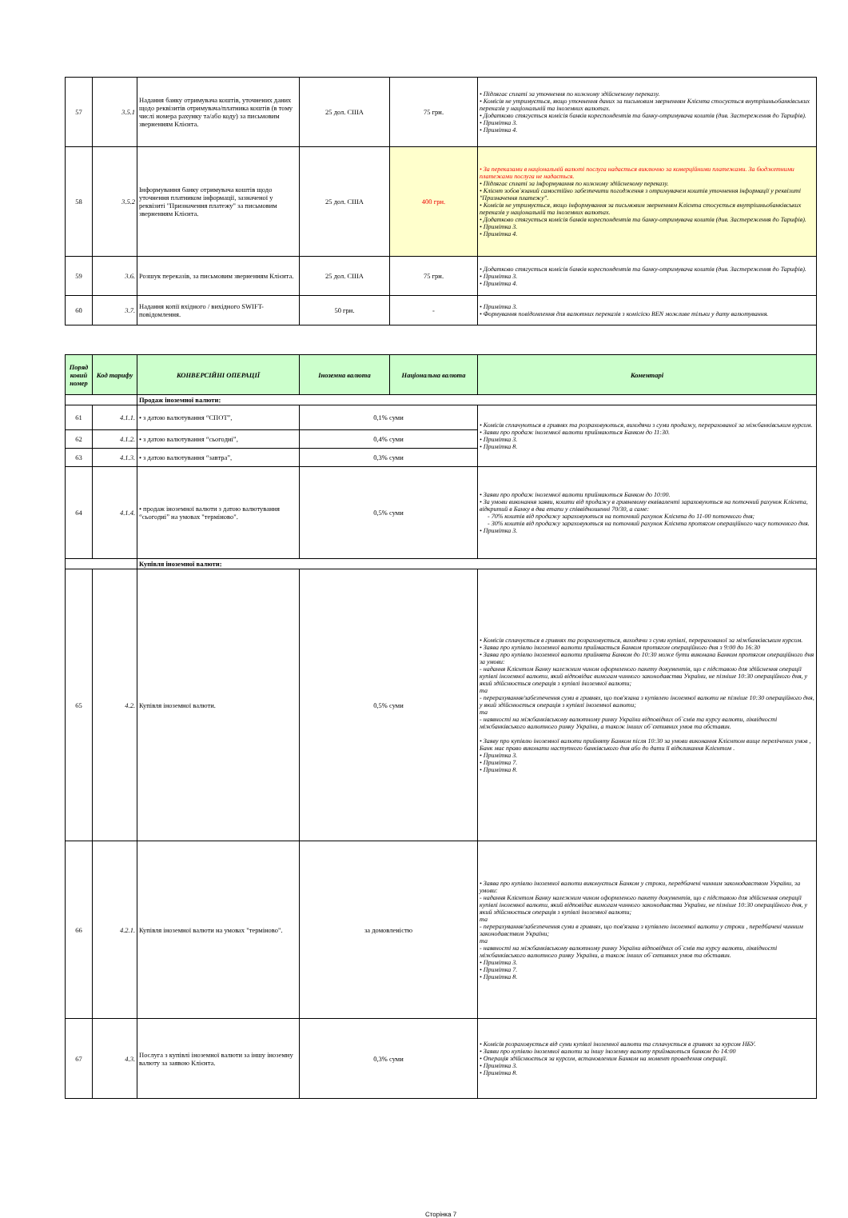| 57 | 3.5.1 | Надання банку отримувача коштів, уточнених даних щодо реквізитів отримувача/платника коштів (в тому числі номера рахунку та/або коду) за письмовим зверненням Клієнта. | 25 дол. США | 75 грн. | • Підлягає сплаті за уточнення по кожному здійсненому переказу. • Комісія не утримується, якщо уточнення даних за письмовим зверненням Клієнта стосується внутрішньобанківських переказів у національній та іноземних валютах. • Додатково стягується комісія банків кореспондентів та банку-отримувача коштів (див. Застереження до Тарифів). • Примітка 3. • Примітка 4. |
| 58 | 3.5.2 | Інформування банку отримувача коштів щодо уточнення платником інформації, зазначеної у реквізиті "Призначення платежу" за письмовим зверненням Клієнта. | 25 дол. США | 400 грн. | • За переказами в національній валюті послуга надається виключно за комерційними платежами. За бюджетними платежами послуга не надається. • Підлягає сплаті за інформування по кожному здійсненому переказу. • Клієнт зобов`язаний самостійно забезпечити погодження з отримувачем коштів уточнення інформації у реквізиті "Призначення платежу". • Комісія не утримується, якщо інформування за письмовим зверненням Клієнта стосується внутрішньобанківських переказів у національній та іноземних валютах. • Додатково стягується комісія банків кореспондентів та банку-отримувача коштів (див. Застереження до Тарифів). • Примітка 3. • Примітка 4. |
| 59 | 3.6. | Розшук переказів, за письмовим зверненням Клієнта. | 25 дол. США | 75 грн. | • Додатково стягується комісія банків кореспондентів та банку-отримувача коштів (див. Застереження до Тарифів). • Примітка 3. • Примітка 4. |
| 60 | 3.7. | Надання копії вхідного / вихідного SWIFT-повідомлення. | 50 грн. | - | • Примітка 3. • Формування повідомлення для валютних переказів з комісією BEN можливе тільки у дату валютування. |
| Поряд ковий номер | Код тарифу | КОНВЕРСІЙНІ ОПЕРАЦІЇ | Іноземна валюта | Національна валюта | Коментарі |
| | | Продаж іноземної валюти: | | | |
| 61 | 4.1.1. | • з датою валютування “СПОТ”, | 0,1% суми | | • Комісія сплачуються в гривнях та розраховуються, виходячи з суми продажу, перерахованої за міжбанківським курсом. • Заяви про продаж іноземної валюти приймаються Банком до 11:30. • Примітка 3. • Примітка 8. |
| 62 | 4.1.2. | • з датою валютування “сьогодні”, | 0,4% суми | | |
| 63 | 4.1.3. | • з датою валютування “завтра”, | 0,3% суми | | |
| 64 | 4.1.4. | • продаж іноземної валюти з датою валютування “сьогодні” на умовах "терміново". | 0,5% суми | | • Заяви про продаж іноземної валюти приймаються Банком до 10:00. • За умови виконання заяви, кошти від продажу в гривневому еквіваленті зараховуються на поточний рахунок Клієнта, відкритий в Банку в два етапи у співвідношенні 70/30, а саме: - 70% коштів від продажу зараховуються на поточний рахунок Клієнта до 11-00 поточного дня; - 30% коштів від продажу зараховуються на поточний рахунок Клієнта протягом операційного часу поточного дня. • Примітка 3. |
| | | Купівля іноземної валюти: | | | |
| 65 | 4.2. | Купівля іноземної валюти. | 0,5% суми | | • Комісія сплачується в гривнях та розраховується, виходячи з суми купівлі, перерахованої за міжбанківським курсом. • Заява про купівлю іноземної валюти приймається Банком протягом операційного дня з 9:00 до 16:30 • Заява про купівлю іноземної валюти прийнята Банком до 10:30 може бути виконана Банком протягом операційного дня за умови: - надання Клієнтом Банку належним чином оформленого пакету документів, що є підставою для здійснення операції купівлі іноземної валюти, який відповідає вимогам чинного законодавства України, не пізніше 10:30 операційного дня, у який здійснюється операція з купівлі іноземної валюти; та - перерахування/забезпечення суми в гривнях, що пов'язана з купівлею іноземної валюти не пізніше 10:30 операційного дня, у який здійснюється операція з купівлі іноземної валюти; та - наявності на міжбанківському валютному ринку України відповідних об`ємів та курсу валюти, ліквідності міжбанківського валютного ринку України, а також інших об`єктивних умов та обставин. • Заяву про купівлю іноземної валюти прийняту Банком після 10:30 за умови виконання Клієнтом вище перелічених умов , Банк має право виконати наступного банківського дня або до дати її відкликання Клієнтом . • Примітка 3. • Примітка 7. • Примітка 8. |
| 66 | 4.2.1. | Купівля іноземної валюти на умовах "терміново". | за домовленістю | | • Заява про купівлю іноземної валюти виконується Банком у строки, передбачені чинним законодавством України, за умови: - надання Клієнтом Банку належним чином оформленого пакету документів, що є підставою для здійснення операції купівлі іноземної валюти, який відповідає вимогам чинного законодавства України, не пізніше 10:30 операційного дня, у який здійснюється операція з купівлі іноземної валюти; та - перерахування/забезпечення суми в гривнях, що пов'язана з купівлею іноземної валюти у строки , передбачені чинним законодавством України; та - наявності на міжбанківському валютному ринку України відповідних об`ємів та курсу валюти, ліквідності міжбанківського валютного ринку України, а також інших об`єктивних умов та обставин. • Примітка 3. • Примітка 7. • Примітка 8. |
| 67 | 4.3. | Послуга з купівлі іноземної валюти за іншу іноземну валюту за заявою Клієнта. | 0,3% суми | | • Комісія розраховується від суми купівлі іноземної валюти та сплачується в гривнях за курсом НБУ. • Заяви про купівлю іноземної валюти за іншу іноземну валюту приймаються банком до 14:00 • Операція здійснюється за курсом, встановленим Банком на момент проведення операції. • Примітка 3. • Примітка 8. |
Сторінка 7